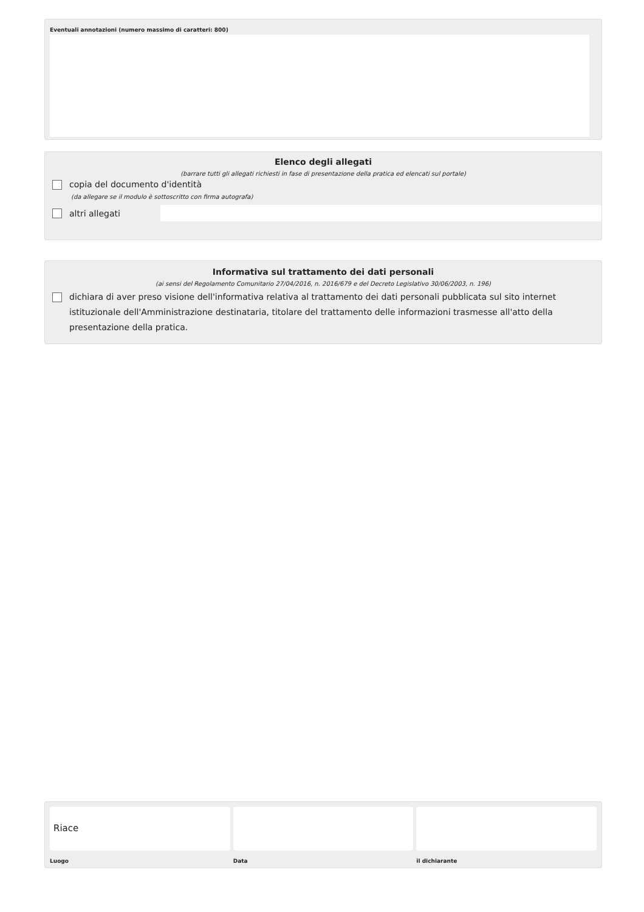Eventuali annotazioni (numero massimo di caratteri: 800)
Elenco degli allegati
(barrare tutti gli allegati richiesti in fase di presentazione della pratica ed elencati sul portale)
copia del documento d'identità
(da allegare se il modulo è sottoscritto con firma autografa)
altri allegati
Informativa sul trattamento dei dati personali
(ai sensi del Regolamento Comunitario 27/04/2016, n. 2016/679 e del Decreto Legislativo 30/06/2003, n. 196)
dichiara di aver preso visione dell'informativa relativa al trattamento dei dati personali pubblicata sul sito internet istituzionale dell'Amministrazione destinataria, titolare del trattamento delle informazioni trasmesse all'atto della presentazione della pratica.
Riace
Luogo
Data il dichiarante